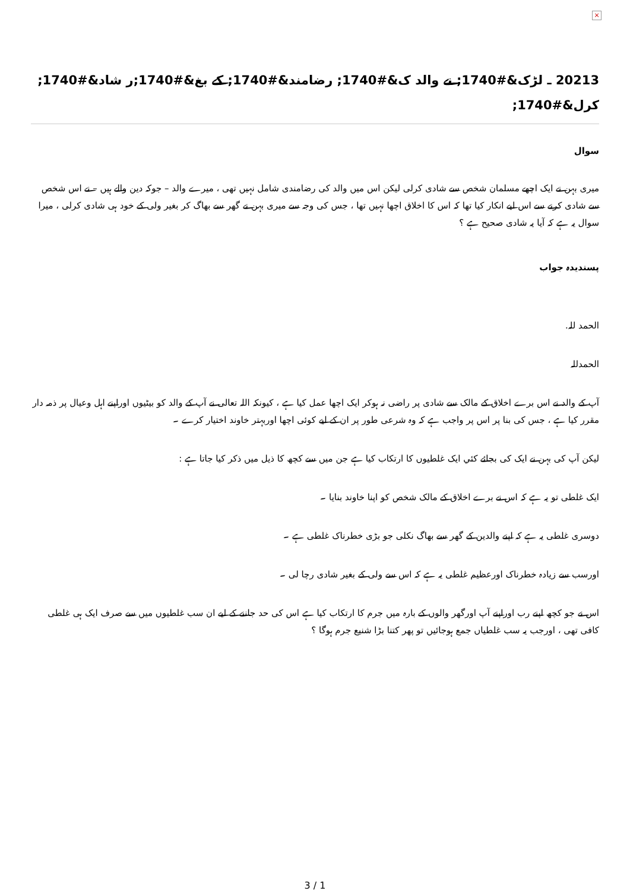×
20213 ـ لڑک&#1740; نے والد ک&#1740; رضامند&#1740; کے بغ&#1740;ر شاد&#1740; کرل&#1740;
سوال
میری بہن نے ایک اچھے مسلمان شخص سے شادی کرلی لیکن اس میں والد کی رضامندی شامل نہیں تھی ، میرے والد – جوکہ دین والے ہیں – نے اس شخص سے شادی کرنے سے اس لیے انکار کیا تھا کہ اس کا اخلاق اچھا نہیں تھا ، جس کی وجہ سے میری بہن نے گھر سے بھاگ کر بغیر ولی کے خود ہی شادی کرلی ، میرا سوال یہ ہے کہ آیا یہ شادی صحیح ہے ؟
پسندیدہ جواب
الحمد للہ.
الحمدللہ
آپ کے والد نے اس برے اخلاق کے مالک سے شادی پر راضی نہ ہوکر ایک اچھا عمل کیا ہے ، کیونکہ اللہ تعالی نے آپ کے والد کو بیٹیوں اوراپنے اہل وعیال پر ذمہ دار مقرر کیا ہے ، جس کی بنا پر اس پر واجب ہے کہ وہ شرعی طور پر ان کے لیے کوئی اچھا اوربہتر خاوند اختیار کرے ۔
لیکن آپ کی بہن نے ایک کی بجائے کئي ایک غلطیوں کا ارتکاب کیا ہے جن میں سے کچھ کا ذیل میں ذکر کیا جاتا ہے :
ایک غلطی تو یہ ہے کہ اس نے برے اخلاق کے مالک شخص کو اپنا خاوند بنایا ۔
دوسری غلطی یہ ہے کہ اپنے والدین کے گھر سے بھاگ نکلی جو بڑی خطرناک غلطی ہے ۔
اورسب سے زیادہ خطرناک اورعظیم غلطی یہ ہے کہ اس سے ولی کے بغیر شادی رچا لی ۔
اس نے جو کچھ اپنے رب اوراپنے آپ اورگھر والوں کے بارہ میں جرم کا ارتکاب کیا ہے اس کی حد جاننے کے لیے ان سب غلطیوں میں سے صرف ایک ہی غلطی کافی تھی ، اورجب یہ سب غلطیاں جمع ہوجائیں تو پھر کتنا بڑا شنیع جرم ہوگا ؟
3 / 1